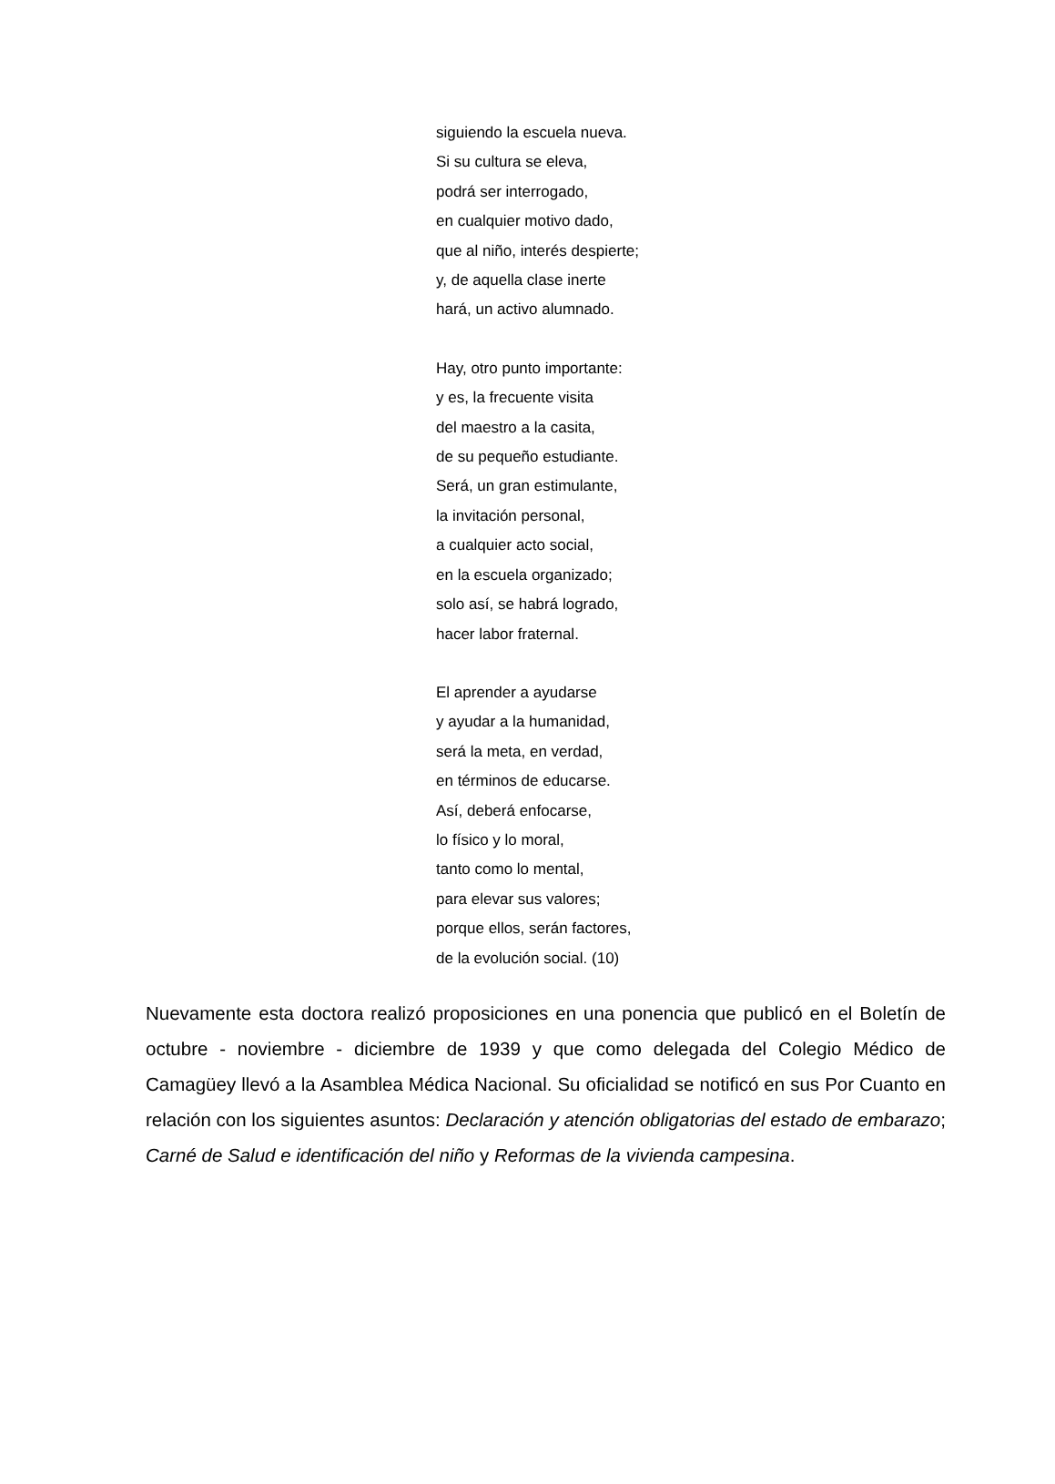siguiendo la escuela nueva.
Si su cultura se eleva,
podrá ser interrogado,
en cualquier motivo dado,
que al niño, interés despierte;
y, de aquella clase inerte
hará, un activo alumnado.
Hay, otro punto importante:
y es, la frecuente visita
del maestro a la casita,
de su pequeño estudiante.
Será, un gran estimulante,
la invitación personal,
a cualquier acto social,
en la escuela organizado;
solo así, se habrá logrado,
hacer labor fraternal.
El aprender a ayudarse
y ayudar a la humanidad,
será la meta, en verdad,
en términos de educarse.
Así, deberá enfocarse,
lo físico y lo moral,
tanto como lo mental,
para elevar sus valores;
porque ellos, serán factores,
de la evolución social. (10)
Nuevamente esta doctora realizó proposiciones en una ponencia que publicó en el Boletín de octubre - noviembre - diciembre de 1939 y que como delegada del Colegio Médico de Camagüey llevó a la Asamblea Médica Nacional. Su oficialidad se notificó en sus Por Cuanto en relación con los siguientes asuntos: Declaración y atención obligatorias del estado de embarazo; Carné de Salud e identificación del niño y Reformas de la vivienda campesina.